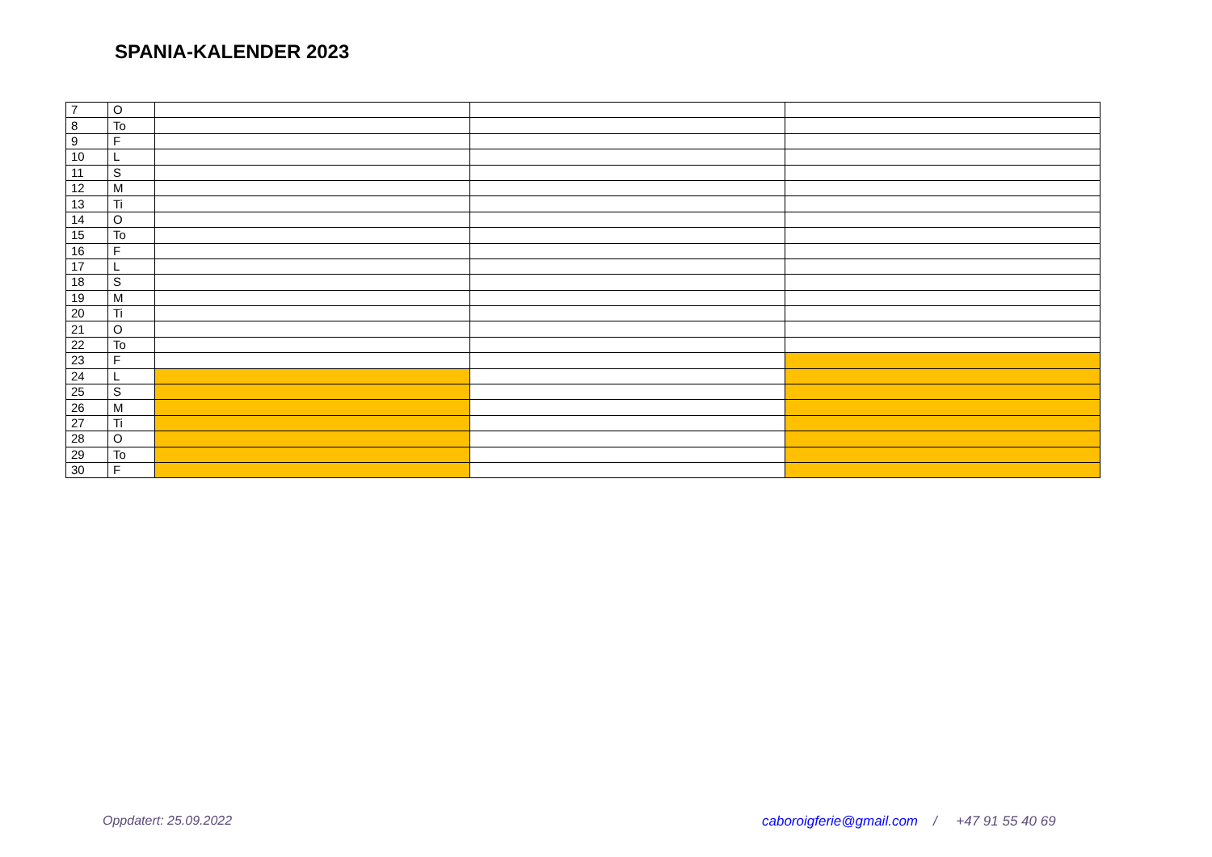SPANIA-KALENDER 2023
| 7 | O | | | |
| 8 | To | | | |
| 9 | F | | | |
| 10 | L | | | |
| 11 | S | | | |
| 12 | M | | | |
| 13 | Ti | | | |
| 14 | O | | | |
| 15 | To | | | |
| 16 | F | | | |
| 17 | L | | | |
| 18 | S | | | |
| 19 | M | | | |
| 20 | Ti | | | |
| 21 | O | | | |
| 22 | To | | | |
| 23 | F | | | |
| 24 | L | | | |
| 25 | S | | | |
| 26 | M | | | |
| 27 | Ti | | | |
| 28 | O | | | |
| 29 | To | | | |
| 30 | F | | | |
Oppdatert: 25.09.2022 caboroigferie@gmail.com / +47 91 55 40 69